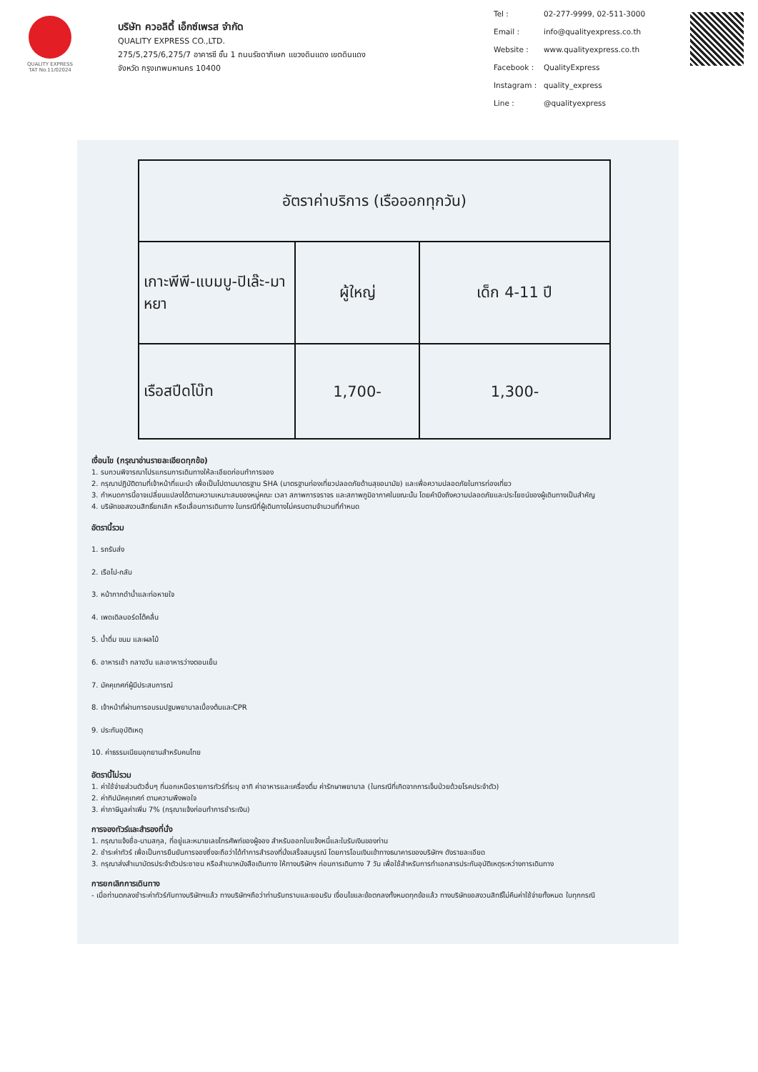QUALITY EXPRESS
TAT No.11/02024
บริษัท ควอลิตี้ เอ็กซ์เพรส จำกัด
QUALITY EXPRESS CO.,LTD.
275/5,275/6,275/7 อาคารซี ชั้น 1 ถนนรัชดาภิเษก แขวงดินแดง เขตดินแดง
จังหวัด กรุงเทพมหานคร 10400
Tel : 02-277-9999, 02-511-3000 Email : info@qualityexpress.co.th Website : www.qualityexpress.co.th Facebook : QualityExpress Instagram : quality_express Line : @qualityexpress
| อัตราค่าบริการ (เรือออกทุกวัน) | | |
| เกาะพีพี-แบมบู-ปิเล๊ะ-มาหยา | ผู้ใหญ่ | เด็ก 4-11 ปี |
| เรือสปีดโบ๊ท | 1,700- | 1,300- |
เงื่อนไข (กรุณาอ่านรายละเอียดทุกข้อ)
1. รบกวนพิจารณาโปรแกรมการเดินทางให้ละเอียดก่อนทำการจอง
2. กรุณาปฏิบัติตามที่เจ้าหน้าที่แนะนำ เพื่อเป็นไปตามมาตรฐาน SHA (มาตรฐานท่องเที่ยวปลอดภัยด้านสุขอนามัย) และเพื่อความปลอดภัยในการท่องเที่ยว
3. กำหนดการนี้อาจเปลี่ยนแปลงได้ตามความเหมาะสมของหมู่คณะ เวลา สภาพการจราจร และสภาพภูมิอากาศในขณะนั้น โดยคำนึงถึงความปลอดภัยและประโยชน์ของผู้เดินทางเป็นสำคัญ
4. บริษัทขอสงวนสิทธิ์ยกเลิก หรือเลื่อนการเดินทาง ในกรณีที่ผู้เดินทางไม่ครบตามจำนวนที่กำหนด
อัตรานี้รวม
1. รถรับส่ง
2. เรือไป-กลับ
3. หน้ากากดำน้ำและท่อหายใจ
4. เพดเดิลบอร์ดโต้คลื่น
5. น้ำดื่ม ขนม และผลไม้
6. อาหารเช้า กลางวัน และอาหารว่างตอนเย็น
7. มัคคุเทศก์ผู้มีประสบการณ์
8. เจ้าหน้าที่ผ่านการอบรมปฐมพยาบาลเบื้องต้นและCPR
9. ประกันอุบัติเหตุ
10. ค่าธรรมเนียมอุทยานสำหรับคนไทย
อัตรานี้ไม่รวม
1. ค่าใช้จ่ายส่วนตัวอื่นๆ ที่นอกเหนือรายการทัวร์ที่ระบุ อาทิ ค่าอาหารและเครื่องดื่ม ค่ารักษาพยาบาล (ในกรณีที่เกิดจากการเจ็บป่วยด้วยโรคประจำตัว)
2. ค่าทิปมัคคุเทศก์ ตามความพึงพอใจ
3. ค่าภาษีมูลค่าเพิ่ม 7% (กรุณาแจ้งก่อนทำการชำระเงิน)
การจองทัวร์และสำรองที่นั่ง
1. กรุณาแจ้งชื่อ-นามสกุล, ที่อยู่และหมายเลขโทรศัพท์ของผู้จอง สำหรับออกใบแจ้งหนี้และใบรับเงินของท่าน
2. ชำระค่าทัวร์ เพื่อเป็นการยืนยันการจองซึ่งจะถือว่าได้ทำการสำรองที่นั่งเสร็จสมบูรณ์ โดยการโอนเงินเข้าทางธนาคารของบริษัทฯ ดังรายละเอียด
3. กรุณาส่งสำเนาบัตรประจำตัวประชาชน หรือสำเนาหนังสือเดินทาง ให้ทางบริษัทฯ ก่อนการเดินทาง 7 วัน เพื่อใช้สำหรับการทำเอกสารประกันอุบัติเหตุระหว่างการเดินทาง
การยกเลิกการเดินทาง
- เมื่อท่านตกลงชำระค่าทัวร์กับทางบริษัทฯแล้ว ทางบริษัทฯถือว่าท่านรับทราบและยอมรับ เงื่อนไขและข้อตกลงทั้งหมดทุกข้อแล้ว ทางบริษัทขอสงวนสิทธิ์ไม่คืนค่าใช้จ่ายทั้งหมด ในทุกกรณี